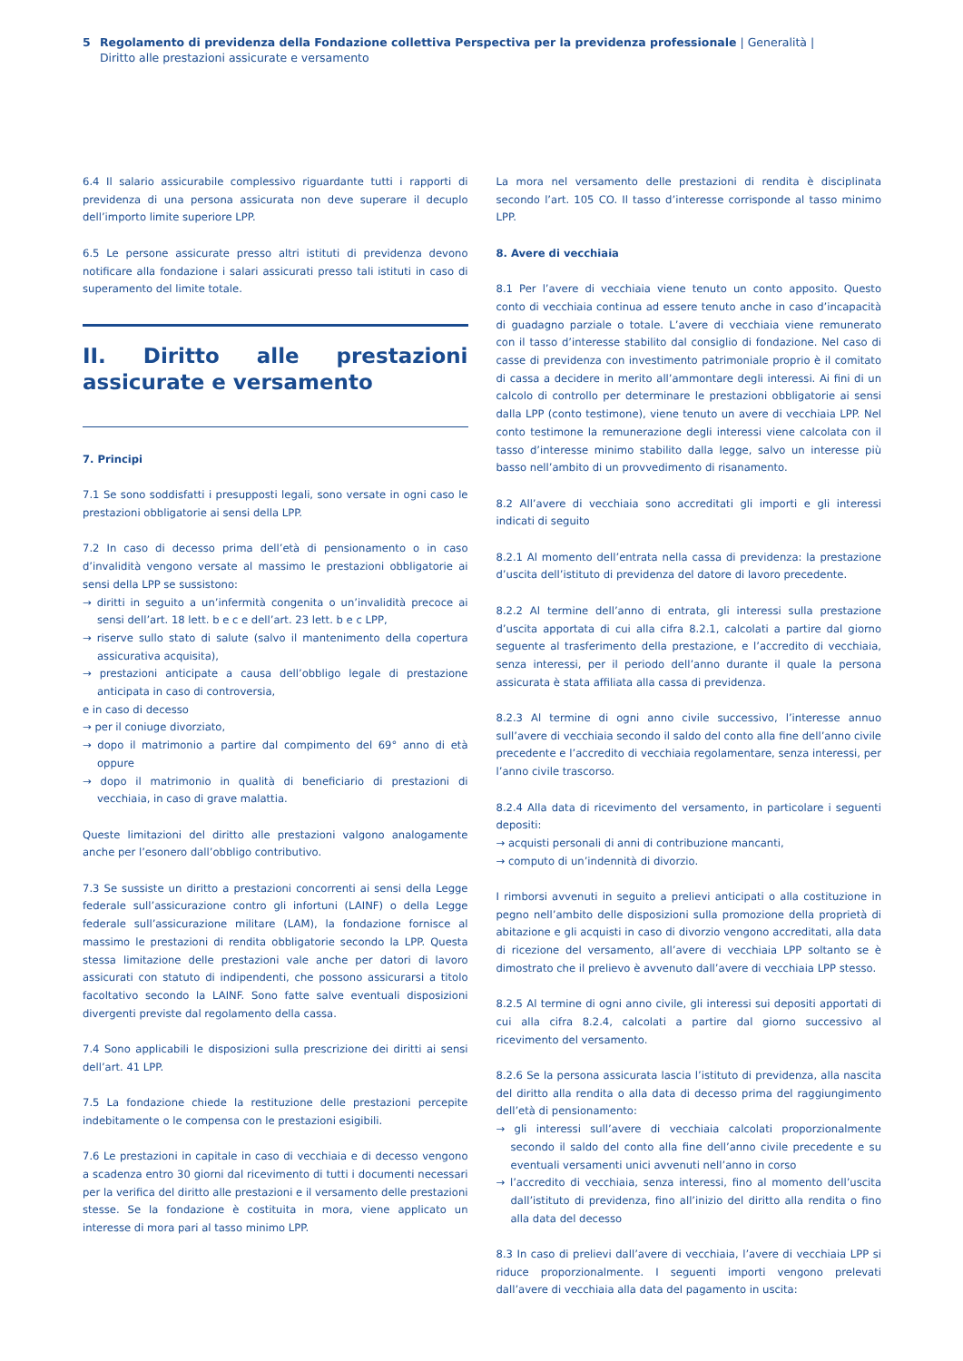5 Regolamento di previdenza della Fondazione collettiva Perspectiva per la previdenza professionale | Generalità | Diritto alle prestazioni assicurate e versamento
6.4 Il salario assicurabile complessivo riguardante tutti i rapporti di previdenza di una persona assicurata non deve superare il decuplo dell’importo limite superiore LPP.
6.5 Le persone assicurate presso altri istituti di previdenza devono notificare alla fondazione i salari assicurati presso tali istituti in caso di superamento del limite totale.
II. Diritto alle prestazioni assicurate e versamento
7. Principi
7.1 Se sono soddisfatti i presupposti legali, sono versate in ogni caso le prestazioni obbligatorie ai sensi della LPP.
7.2 In caso di decesso prima dell’età di pensionamento o in caso d’invalidità vengono versate al massimo le prestazioni obbligatorie ai sensi della LPP se sussistono:
→ diritti in seguito a un’infermità congenita o un’invalidità precoce ai sensi dell’art. 18 lett. b e c e dell’art. 23 lett. b e c LPP,
→ riserve sullo stato di salute (salvo il mantenimento della copertura assicurativa acquisita),
→ prestazioni anticipate a causa dell’obbligo legale di prestazione anticipata in caso di controversia,
e in caso di decesso
→ per il coniuge divorziato,
→ dopo il matrimonio a partire dal compimento del 69° anno di età oppure
→ dopo il matrimonio in qualità di beneficiario di prestazioni di vecchiaia, in caso di grave malattia.
Queste limitazioni del diritto alle prestazioni valgono analogamente anche per l’esonero dall’obbligo contributivo.
7.3 Se sussiste un diritto a prestazioni concorrenti ai sensi della Legge federale sull’assicurazione contro gli infortuni (LAINF) o della Legge federale sull’assicurazione militare (LAM), la fondazione fornisce al massimo le prestazioni di rendita obbligatorie secondo la LPP. Questa stessa limitazione delle prestazioni vale anche per datori di lavoro assicurati con statuto di indipendenti, che possono assicurarsi a titolo facoltativo secondo la LAINF. Sono fatte salve eventuali disposizioni divergenti previste dal regolamento della cassa.
7.4 Sono applicabili le disposizioni sulla prescrizione dei diritti ai sensi dell’art. 41 LPP.
7.5 La fondazione chiede la restituzione delle prestazioni percepite indebitamente o le compensa con le prestazioni esigibili.
7.6 Le prestazioni in capitale in caso di vecchiaia e di decesso vengono a scadenza entro 30 giorni dal ricevimento di tutti i documenti necessari per la verifica del diritto alle prestazioni e il versamento delle prestazioni stesse. Se la fondazione è costituita in mora, viene applicato un interesse di mora pari al tasso minimo LPP.
La mora nel versamento delle prestazioni di rendita è disciplinata secondo l’art. 105 CO. Il tasso d’interesse corrisponde al tasso minimo LPP.
8. Avere di vecchiaia
8.1 Per l’avere di vecchiaia viene tenuto un conto apposito. Questo conto di vecchiaia continua ad essere tenuto anche in caso d’incapacità di guadagno parziale o totale. L’avere di vecchiaia viene remunerato con il tasso d’interesse stabilito dal consiglio di fondazione. Nel caso di casse di previdenza con investimento patrimoniale proprio è il comitato di cassa a decidere in merito all’ammontare degli interessi. Ai fini di un calcolo di controllo per determinare le prestazioni obbligatorie ai sensi dalla LPP (conto testimone), viene tenuto un avere di vecchiaia LPP. Nel conto testimone la remunerazione degli interessi viene calcolata con il tasso d’interesse minimo stabilito dalla legge, salvo un interesse più basso nell’ambito di un provvedimento di risanamento.
8.2 All’avere di vecchiaia sono accreditati gli importi e gli interessi indicati di seguito
8.2.1 Al momento dell’entrata nella cassa di previdenza: la prestazione d’uscita dell’istituto di previdenza del datore di lavoro precedente.
8.2.2 Al termine dell’anno di entrata, gli interessi sulla prestazione d’uscita apportata di cui alla cifra 8.2.1, calcolati a partire dal giorno seguente al trasferimento della prestazione, e l’accredito di vecchiaia, senza interessi, per il periodo dell’anno durante il quale la persona assicurata è stata affiliata alla cassa di previdenza.
8.2.3 Al termine di ogni anno civile successivo, l’interesse annuo sull’avere di vecchiaia secondo il saldo del conto alla fine dell’anno civile precedente e l’accredito di vecchiaia regolamentare, senza interessi, per l’anno civile trascorso.
8.2.4 Alla data di ricevimento del versamento, in particolare i seguenti depositi:
→ acquisti personali di anni di contribuzione mancanti,
→ computo di un’indennità di divorzio.
I rimborsi avvenuti in seguito a prelievi anticipati o alla costituzione in pegno nell’ambito delle disposizioni sulla promozione della proprietà di abitazione e gli acquisti in caso di divorzio vengono accreditati, alla data di ricezione del versamento, all’avere di vecchiaia LPP soltanto se è dimostrato che il prelievo è avvenuto dall’avere di vecchiaia LPP stesso.
8.2.5 Al termine di ogni anno civile, gli interessi sui depositi apportati di cui alla cifra 8.2.4, calcolati a partire dal giorno successivo al ricevimento del versamento.
8.2.6 Se la persona assicurata lascia l’istituto di previdenza, alla nascita del diritto alla rendita o alla data di decesso prima del raggiungimento dell’età di pensionamento:
→ gli interessi sull’avere di vecchiaia calcolati proporzionalmente secondo il saldo del conto alla fine dell’anno civile precedente e su eventuali versamenti unici avvenuti nell’anno in corso
→ l’accredito di vecchiaia, senza interessi, fino al momento dell’uscita dall’istituto di previdenza, fino all’inizio del diritto alla rendita o fino alla data del decesso
8.3 In caso di prelievi dall’avere di vecchiaia, l’avere di vecchiaia LPP si riduce proporzionalmente. I seguenti importi vengono prelevati dall’avere di vecchiaia alla data del pagamento in uscita: